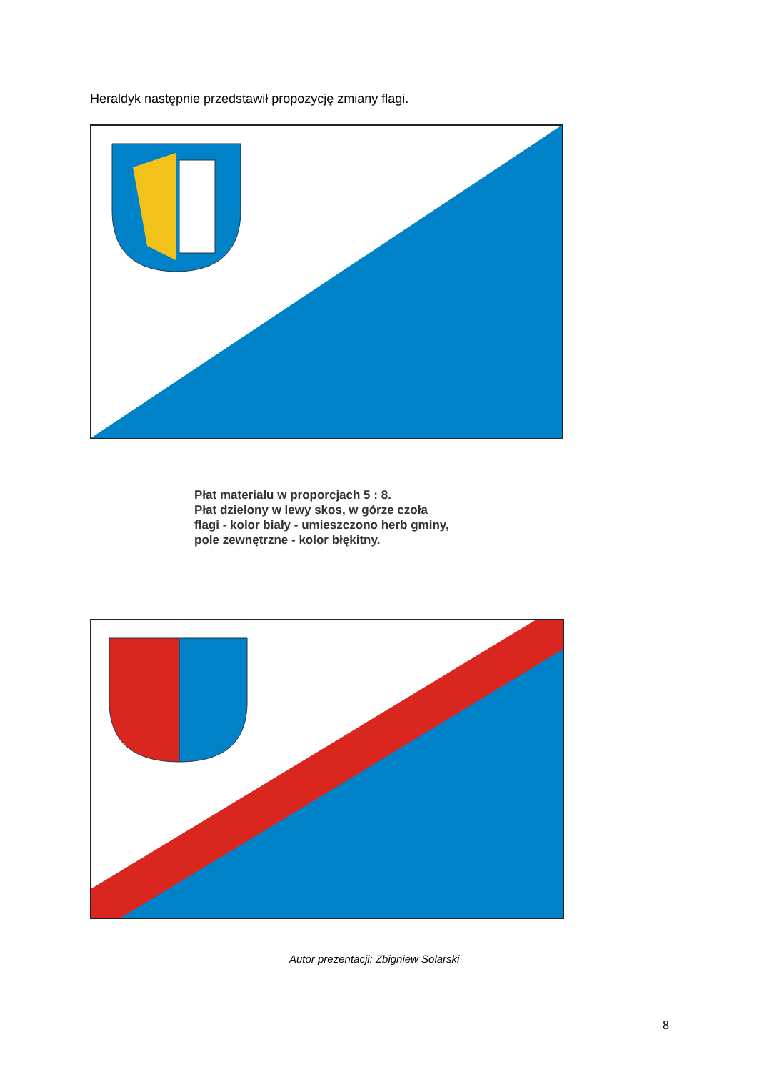Heraldyk następnie przedstawił propozycję zmiany flagi.
Płat materiału w proporcjach 5 : 8.
Płat dzielony w lewy skos, w górze czoła flagi - kolor biały - umieszczono herb gminy, pole zewnętrzne - kolor błękitny.
Autor prezentacji: Zbigniew Solarski
8